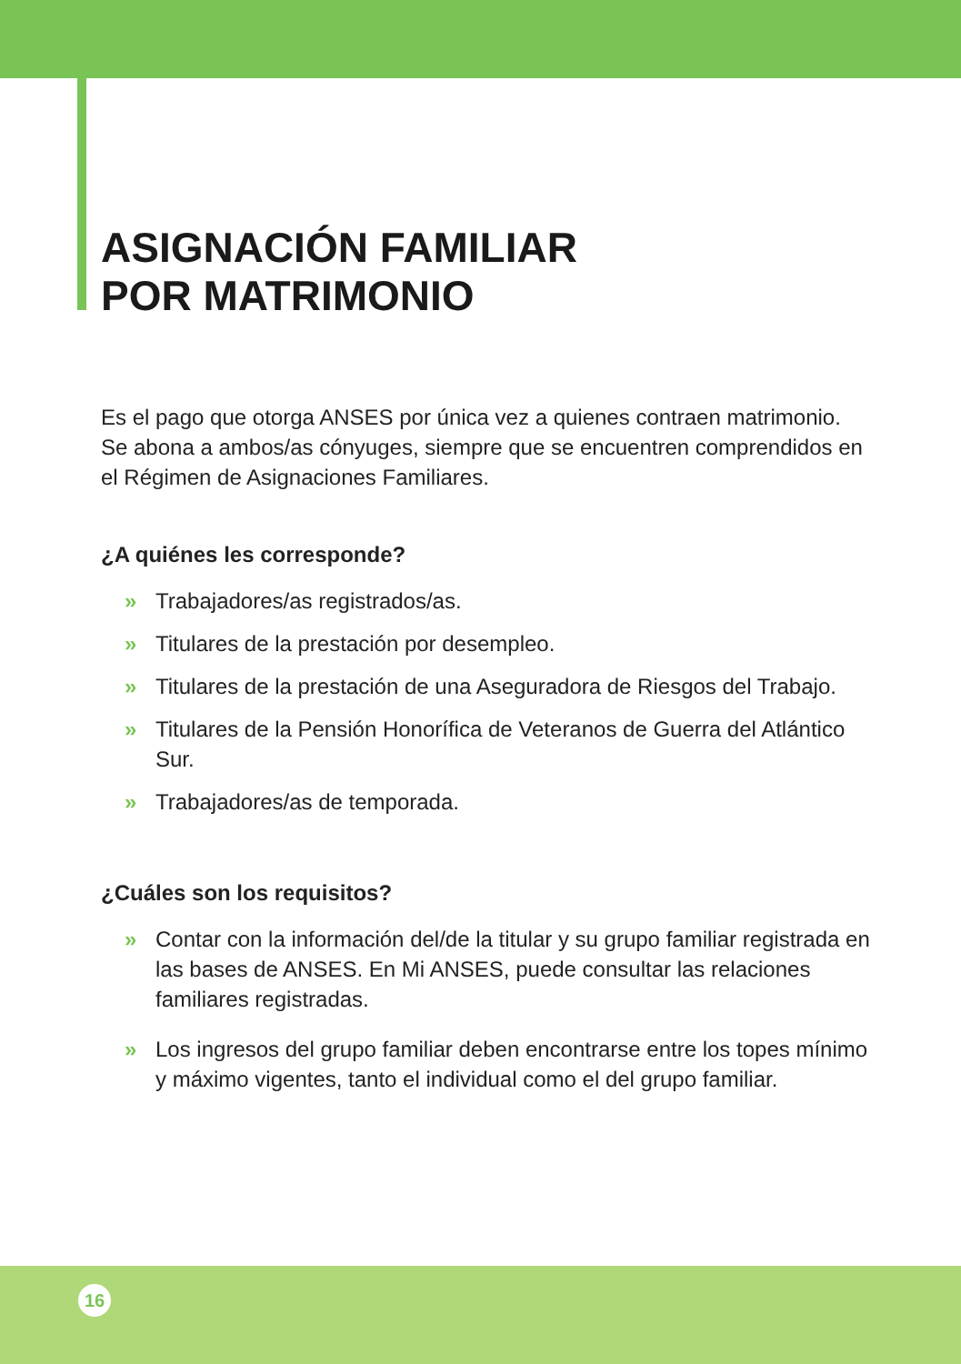ASIGNACIÓN FAMILIAR
POR MATRIMONIO
Es el pago que otorga ANSES por única vez a quienes contraen matrimonio. Se abona a ambos/as cónyuges, siempre que se encuentren comprendidos en el Régimen de Asignaciones Familiares.
¿A quiénes les corresponde?
» Trabajadores/as registrados/as.
» Titulares de la prestación por desempleo.
» Titulares de la prestación de una Aseguradora de Riesgos del Trabajo.
» Titulares de la Pensión Honorífica de Veteranos de Guerra del Atlántico Sur.
» Trabajadores/as de temporada.
¿Cuáles son los requisitos?
» Contar con la información del/de la titular y su grupo familiar registrada en las bases de ANSES. En Mi ANSES, puede consultar las relaciones familiares registradas.
» Los ingresos del grupo familiar deben encontrarse entre los topes mínimo y máximo vigentes, tanto el individual como el del grupo familiar.
16